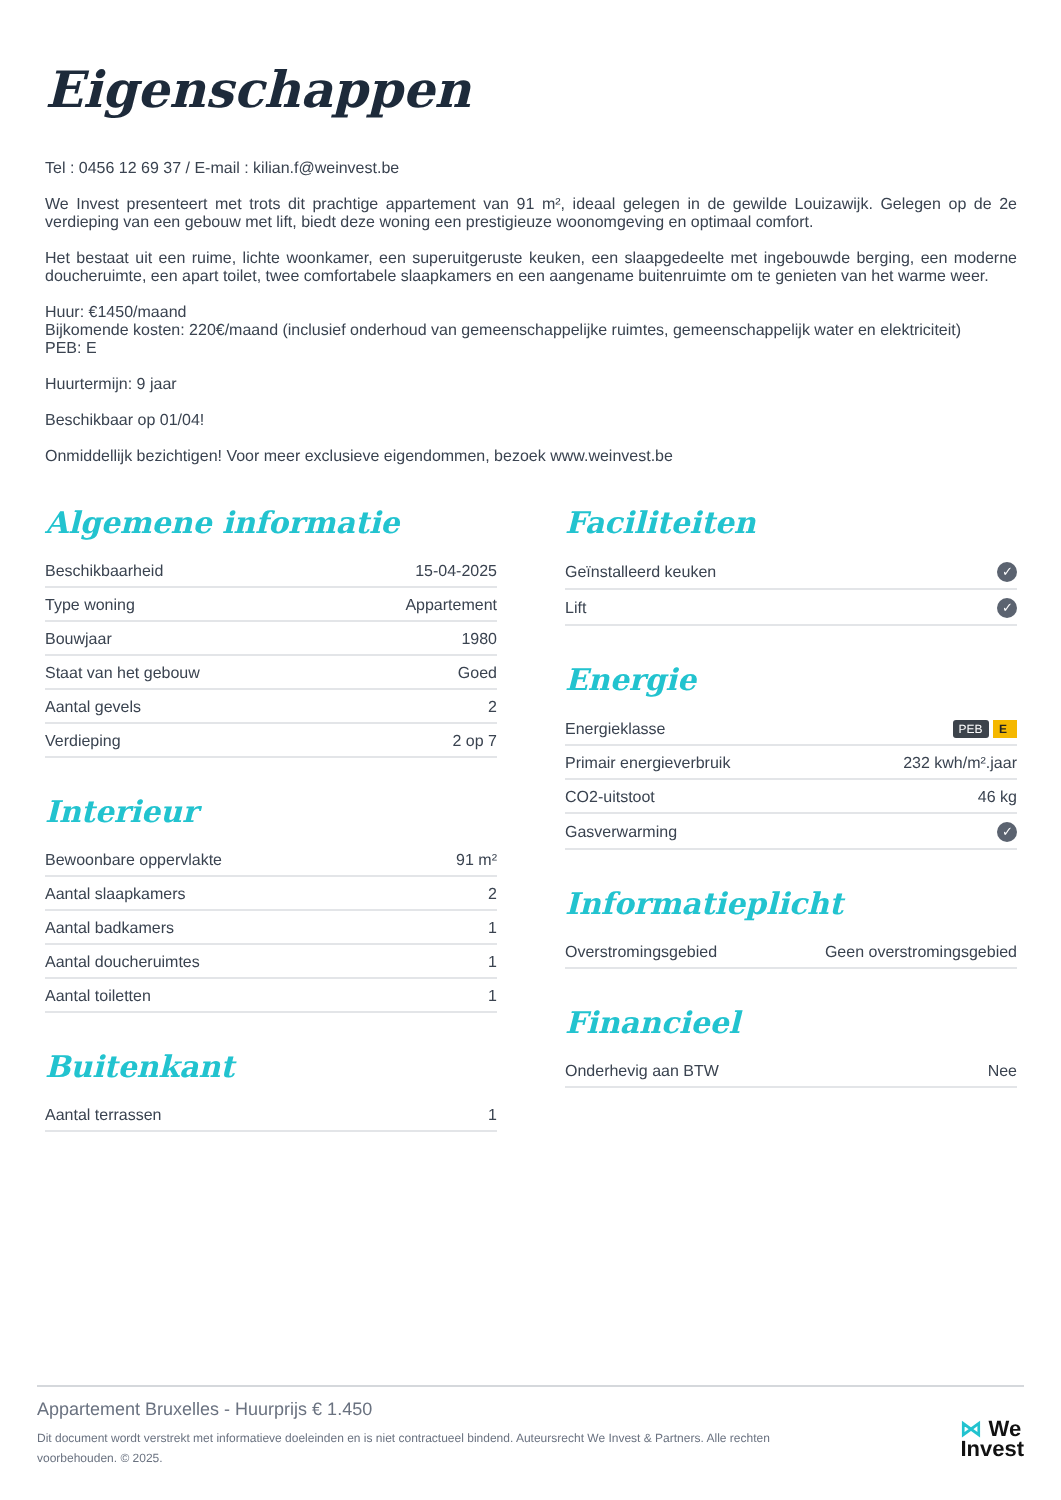Eigenschappen
Tel : 0456 12 69 37 / E-mail : kilian.f@weinvest.be
We Invest presenteert met trots dit prachtige appartement van 91 m², ideaal gelegen in de gewilde Louizawijk. Gelegen op de 2e verdieping van een gebouw met lift, biedt deze woning een prestigieuze woonomgeving en optimaal comfort.
Het bestaat uit een ruime, lichte woonkamer, een superuitgeruste keuken, een slaapgedeelte met ingebouwde berging, een moderne doucheruimte, een apart toilet, twee comfortabele slaapkamers en een aangename buitenruimte om te genieten van het warme weer.
Huur: €1450/maand
Bijkomende kosten: 220€/maand (inclusief onderhoud van gemeenschappelijke ruimtes, gemeenschappelijk water en elektriciteit)
PEB: E
Huurtermijn: 9 jaar
Beschikbaar op 01/04!
Onmiddellijk bezichtigen! Voor meer exclusieve eigendommen, bezoek www.weinvest.be
Algemene informatie
| Beschikbaarheid | 15-04-2025 |
| Type woning | Appartement |
| Bouwjaar | 1980 |
| Staat van het gebouw | Goed |
| Aantal gevels | 2 |
| Verdieping | 2 op 7 |
Interieur
| Bewoonbare oppervlakte | 91 m² |
| Aantal slaapkamers | 2 |
| Aantal badkamers | 1 |
| Aantal doucheruimtes | 1 |
| Aantal toiletten | 1 |
Buitenkant
| Aantal terrassen | 1 |
Faciliteiten
| Geïnstalleerd keuken | ✓ |
| Lift | ✓ |
Energie
| Energieklasse | PEB E |
| Primair energieverbruik | 232 kwh/m².jaar |
| CO2-uitstoot | 46 kg |
| Gasverwarming | ✓ |
Informatieplicht
| Overstromingsgebied | Geen overstromingsgebied |
Financieel
| Onderhevig aan BTW | Nee |
Appartement Bruxelles - Huurprijs € 1.450
Dit document wordt verstrekt met informatieve doeleinden en is niet contractueel bindend. Auteursrecht We Invest & Partners. Alle rechten voorbehouden. © 2025.
⋈ We
Invest